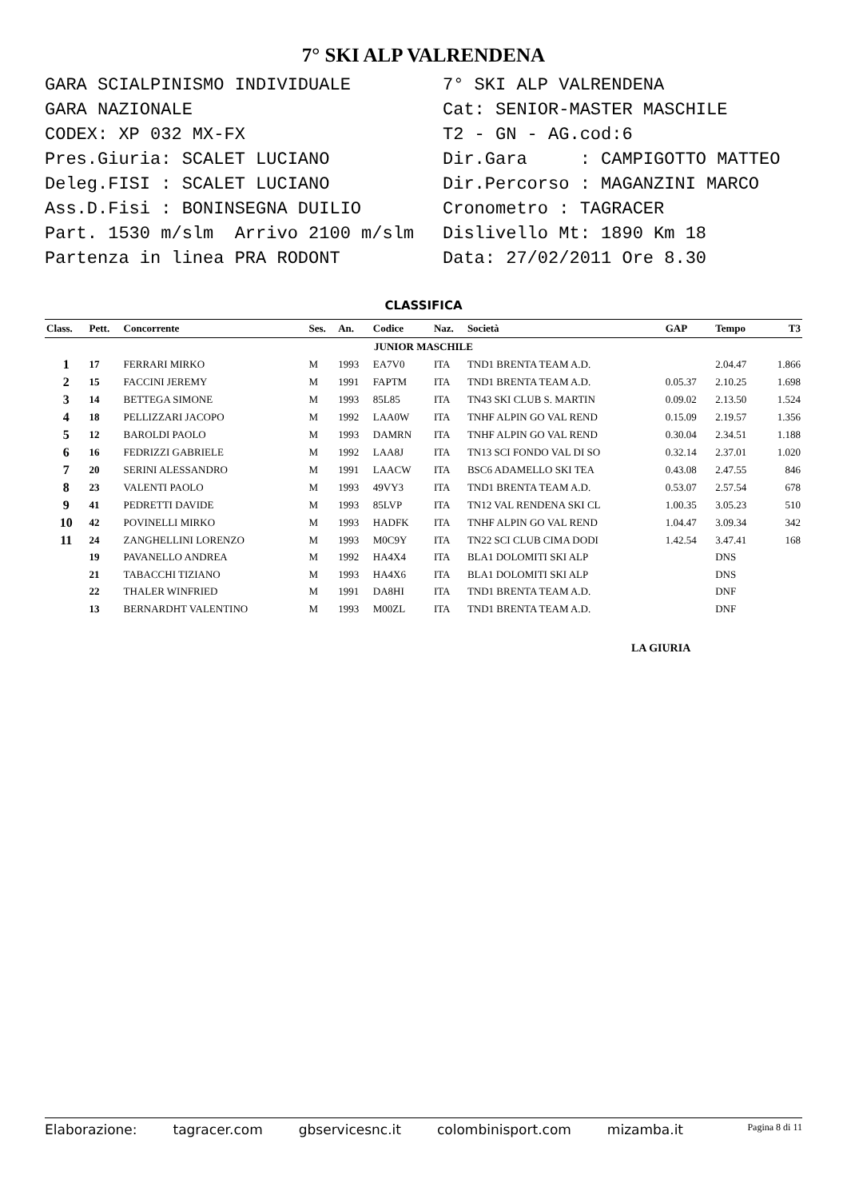7° SKI ALP VALRENDENA
GARA SCIALPINISMO INDIVIDUALE GARA NAZIONALE CODEX: XP 032 MX-FX Pres.Giuria: SCALET LUCIANO Deleg.FISI : SCALET LUCIANO Ass.D.Fisi : BONINSEGNA DUILIO Part. 1530 m/slm Arrivo 2100 m/slm Partenza in linea PRA RODONT
7° SKI ALP VALRENDENA Cat: SENIOR-MASTER MASCHILE T2 - GN - AG.cod:6 Dir.Gara : CAMPIGOTTO MATTEO Dir.Percorso : MAGANZINI MARCO Cronometro : TAGRACER Dislivello Mt: 1890 Km 18 Data: 27/02/2011 Ore 8.30
CLASSIFICA
| Class. | Pett. | Concorrente | Ses. | An. | Codice | Naz. | Società | GAP | Tempo | T3 |
| --- | --- | --- | --- | --- | --- | --- | --- | --- | --- | --- |
| JUNIOR MASCHILE | | | | | | | | | | |
| 1 | 17 | FERRARI MIRKO | M | 1993 | EA7V0 | ITA | TND1 BRENTA TEAM A.D. | | 2.04.47 | 1.866 |
| 2 | 15 | FACCINI JEREMY | M | 1991 | FAPTM | ITA | TND1 BRENTA TEAM A.D. | 0.05.37 | 2.10.25 | 1.698 |
| 3 | 14 | BETTEGA SIMONE | M | 1993 | 85L85 | ITA | TN43 SKI CLUB S. MARTIN | 0.09.02 | 2.13.50 | 1.524 |
| 4 | 18 | PELLIZZARI JACOPO | M | 1992 | LAA0W | ITA | TNHF ALPIN GO VAL REND | 0.15.09 | 2.19.57 | 1.356 |
| 5 | 12 | BAROLDI PAOLO | M | 1993 | DAMRN | ITA | TNHF ALPIN GO VAL REND | 0.30.04 | 2.34.51 | 1.188 |
| 6 | 16 | FEDRIZZI GABRIELE | M | 1992 | LAA8J | ITA | TN13 SCI FONDO VAL DI SO | 0.32.14 | 2.37.01 | 1.020 |
| 7 | 20 | SERINI ALESSANDRO | M | 1991 | LAACW | ITA | BSC6 ADAMELLO SKI TEA | 0.43.08 | 2.47.55 | 846 |
| 8 | 23 | VALENTI PAOLO | M | 1993 | 49VY3 | ITA | TND1 BRENTA TEAM A.D. | 0.53.07 | 2.57.54 | 678 |
| 9 | 41 | PEDRETTI DAVIDE | M | 1993 | 85LVP | ITA | TN12 VAL RENDENA SKI CL | 1.00.35 | 3.05.23 | 510 |
| 10 | 42 | POVINELLI MIRKO | M | 1993 | HADFK | ITA | TNHF ALPIN GO VAL REND | 1.04.47 | 3.09.34 | 342 |
| 11 | 24 | ZANGHELLINI LORENZO | M | 1993 | M0C9Y | ITA | TN22 SCI CLUB CIMA DODI | 1.42.54 | 3.47.41 | 168 |
| | 19 | PAVANELLO ANDREA | M | 1992 | HA4X4 | ITA | BLA1 DOLOMITI SKI ALP | | DNS | |
| | 21 | TABACCHI TIZIANO | M | 1993 | HA4X6 | ITA | BLA1 DOLOMITI SKI ALP | | DNS | |
| | 22 | THALER WINFRIED | M | 1991 | DA8HI | ITA | TND1 BRENTA TEAM A.D. | | DNF | |
| | 13 | BERNARDHT VALENTINO | M | 1993 | M00ZL | ITA | TND1 BRENTA TEAM A.D. | | DNF | |
LA GIURIA
Elaborazione: tagracer.com gbservicesnc.it colombinisport.com mizamba.it Pagina 8 di 11